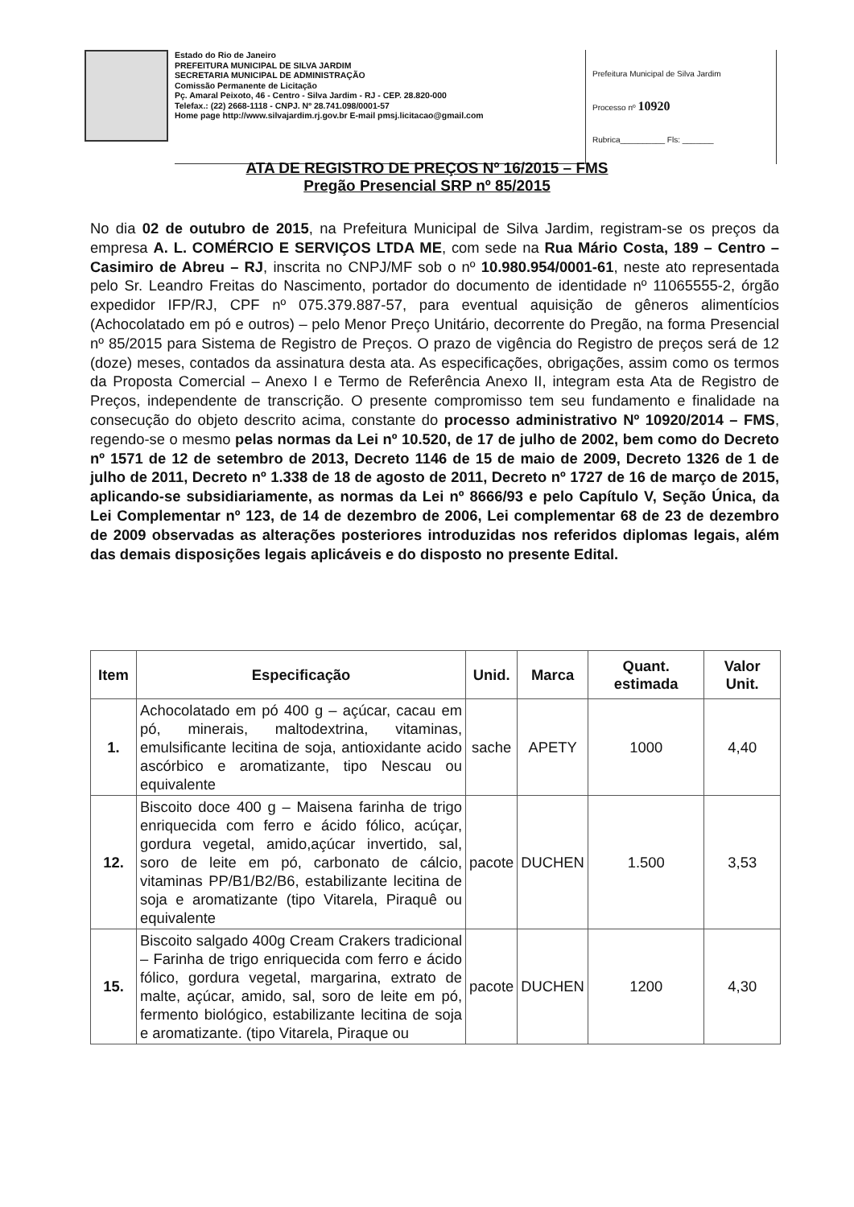Estado do Rio de Janeiro
PREFEITURA MUNICIPAL DE SILVA JARDIM
SECRETARIA MUNICIPAL DE ADMINISTRAÇÃO
Comissão Permanente de Licitação
Pç. Amaral Peixoto, 46 - Centro - Silva Jardim - RJ - CEP. 28.820-000
Telefax.: (22) 2668-1118 - CNPJ. Nº 28.741.098/0001-57
Home page http://www.silvajardim.rj.gov.br E-mail pmsj.licitacao@gmail.com
Prefeitura Municipal de Silva Jardim
Processo nº 10920
Rubrica__________ Fls: _______
ATA DE REGISTRO DE PREÇOS Nº 16/2015 – FMS
Pregão Presencial SRP nº 85/2015
No dia 02 de outubro de 2015, na Prefeitura Municipal de Silva Jardim, registram-se os preços da empresa A. L. COMÉRCIO E SERVIÇOS LTDA ME, com sede na Rua Mário Costa, 189 – Centro – Casimiro de Abreu – RJ, inscrita no CNPJ/MF sob o nº 10.980.954/0001-61, neste ato representada pelo Sr. Leandro Freitas do Nascimento, portador do documento de identidade nº 11065555-2, órgão expedidor IFP/RJ, CPF nº 075.379.887-57, para eventual aquisição de gêneros alimentícios (Achocolatado em pó e outros) – pelo Menor Preço Unitário, decorrente do Pregão, na forma Presencial nº 85/2015 para Sistema de Registro de Preços. O prazo de vigência do Registro de preços será de 12 (doze) meses, contados da assinatura desta ata. As especificações, obrigações, assim como os termos da Proposta Comercial – Anexo I e Termo de Referência Anexo II, integram esta Ata de Registro de Preços, independente de transcrição. O presente compromisso tem seu fundamento e finalidade na consecução do objeto descrito acima, constante do processo administrativo Nº 10920/2014 – FMS, regendo-se o mesmo pelas normas da Lei nº 10.520, de 17 de julho de 2002, bem como do Decreto nº 1571 de 12 de setembro de 2013, Decreto 1146 de 15 de maio de 2009, Decreto 1326 de 1 de julho de 2011, Decreto nº 1.338 de 18 de agosto de 2011, Decreto nº 1727 de 16 de março de 2015, aplicando-se subsidiariamente, as normas da Lei nº 8666/93 e pelo Capítulo V, Seção Única, da Lei Complementar nº 123, de 14 de dezembro de 2006, Lei complementar 68 de 23 de dezembro de 2009 observadas as alterações posteriores introduzidas nos referidos diplomas legais, além das demais disposições legais aplicáveis e do disposto no presente Edital.
| Item | Especificação | Unid. | Marca | Quant. estimada | Valor Unit. |
| --- | --- | --- | --- | --- | --- |
| 1. | Achocolatado em pó 400 g – açúcar, cacau em pó, minerais, maltodextrina, vitaminas, emulsificante lecitina de soja, antioxidante acido ascórbico e aromatizante, tipo Nescau ou equivalente | sache | APETY | 1000 | 4,40 |
| 12. | Biscoito doce 400 g – Maisena farinha de trigo enriquecida com ferro e ácido fólico, acúçar, gordura vegetal, amido,açúcar invertido, sal, soro de leite em pó, carbonato de cálcio, vitaminas PP/B1/B2/B6, estabilizante lecitina de soja e aromatizante (tipo Vitarela, Piraquê ou equivalente | pacote | DUCHEN | 1.500 | 3,53 |
| 15. | Biscoito salgado 400g Cream Crakers tradicional – Farinha de trigo enriquecida com ferro e ácido fólico, gordura vegetal, margarina, extrato de malte, açúcar, amido, sal, soro de leite em pó, fermento biológico, estabilizante lecitina de soja e aromatizante. (tipo Vitarela, Piraque ou | pacote | DUCHEN | 1200 | 4,30 |